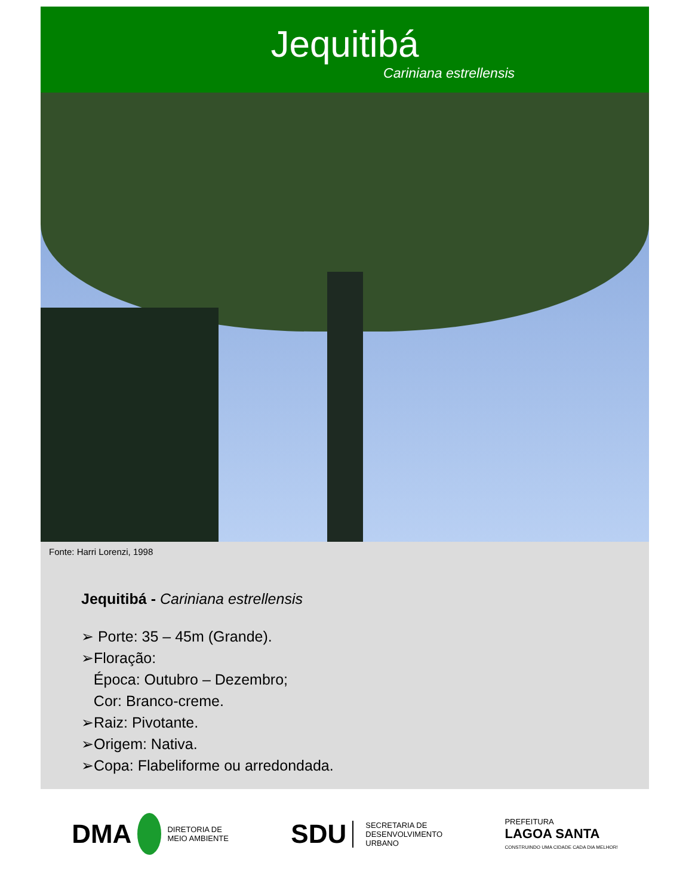Jequitibá
Cariniana estrellensis
Fonte: Harri Lorenzi, 1998
Jequitibá - Cariniana estrellensis
➢ Porte: 35 – 45m (Grande).
➢Floração:
Época: Outubro – Dezembro;
Cor: Branco-creme.
➢Raiz: Pivotante.
➢Origem: Nativa.
➢Copa: Flabeliforme ou arredondada.
DMA DIRETORIA DE
MEIO AMBIENTE
SDU SECRETARIA DE
DESENVOLVIMENTO
URBANO
PREFEITURA
LAGOA SANTA
CONSTRUINDO UMA CIDADE CADA DIA MELHOR!